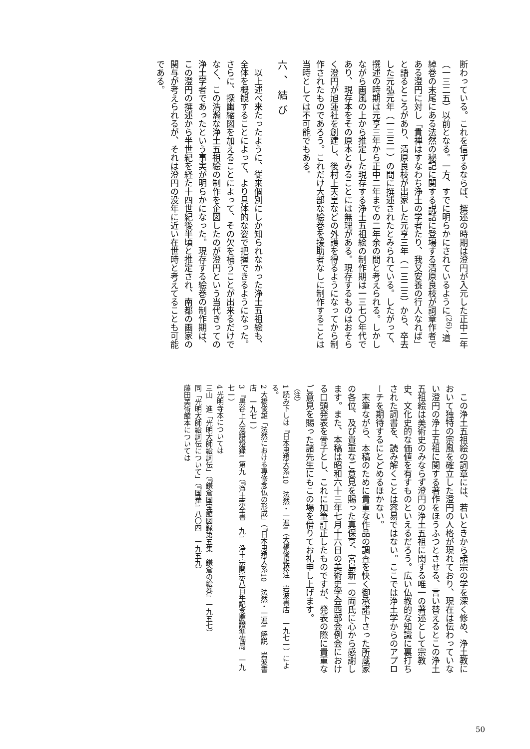断わっている。これを信ずるならば、撰述の時期は澄円が入元した正中二年（一三二五）以前となる。一方、すでに明らかにされているように<sup>(26)</sup>、道綽巻の末尾にある法然の秘記に関する説話に登場する清原良枝が詞章作者である澄円に対し「貴禅はすなわち浄土の学者たり、我又安養の行人なれば」と語るところがあり、清原良枝が出家した元亨三年（一三二三）から、卒去した元弘元年（一三三一）の間に撰述されたとみられている。したがって、撰述の時期は元亨三年から正中二年までの二年余の間と考えられる。しかしながら画風の上から推定した現存する浄土五祖絵の制作期は一三七〇年代であり、現存本をその原本とみることには無理がある。現存するものはおそらく澄円が旭蓮社を創建し、後村上天皇などの外護を得るようになってから制作されたものであろう。これだけ大部な絵巻を援助者なしに制作することは当時としては不可能でもある。
六、結び
　以上述べ来たったように、従来個別にしか知られなかった浄土五祖絵も、全体を概観することによって、より具体的な姿で把握できるようになった。さらに、探幽縮図を加えることによって、その欠を補うことが出来るだけでなく、この浩瀚な浄土五祖絵の制作を企図したのが澄円という当代きっての浄土学者であったという事実が明らかになった。現存する絵巻の制作期は、この澄円の撰述から半世紀を経た十四世紀後半頃と推定され、南都の画家の関与が考えられるが、それは澄円の没年に近い在世時と考えてることも可能である。
　この浄土五祖絵の詞章には、若いときから諸宗の学を深く修め、浄土教において独特の宗風を確立した澄円の人格が現れており、現在は伝わっていない澄円の浄土五祖に関する著作をほうふつとさせる、言い替えるとこの浄土五祖絵は美術史のみならず澄円の浄土五祖に関する唯一の著述として宗教史、文化史的な価値を有すものといえるだろう。広い仏教的な知識に裏打ちされた詞書を、読み解くことは容易ではない。ここでは浄土学からのアプローチを期待するにとどめるほかない。
　末筆ながら、本稿のために貴重な作品の調査を快く御承諾下さった所蔵家の各位、及び貴重なご意見を賜った真保亨、宮島新一の両氏に心から感謝します。また、本稿は昭和六十三年七月十六日の美術史学会西部会例会における口頭発表を骨子とし、これに加筆訂正したものですが、発表の際に貴重なご意見を賜った諸先生にもこの場を借りてお礼申し上げます。
〈注〉
1 読み下しは『日本思想大系10　法然・一遍』（大橋俊雄校注　岩波書店　一九七一）による。
2 大橋俊雄「法然における専修念仏の形成」（『日本思想大系10　法然・一遍』解説　岩波書店　一九七一）
3 『黒谷上人漢語燈録』第九（『浄土宗全書　九』　浄土宗開宗八百年記念慶讃準備局　一九七一）
4 光明寺本については
三山　進「光明大師絵詞伝」（『鎌倉国宝館図録第五集　鎌倉の絵巻』一九五七）
同「光明大師絵詞伝について」（『国華』八〇四　一九五九）
藤田美術館本については
50